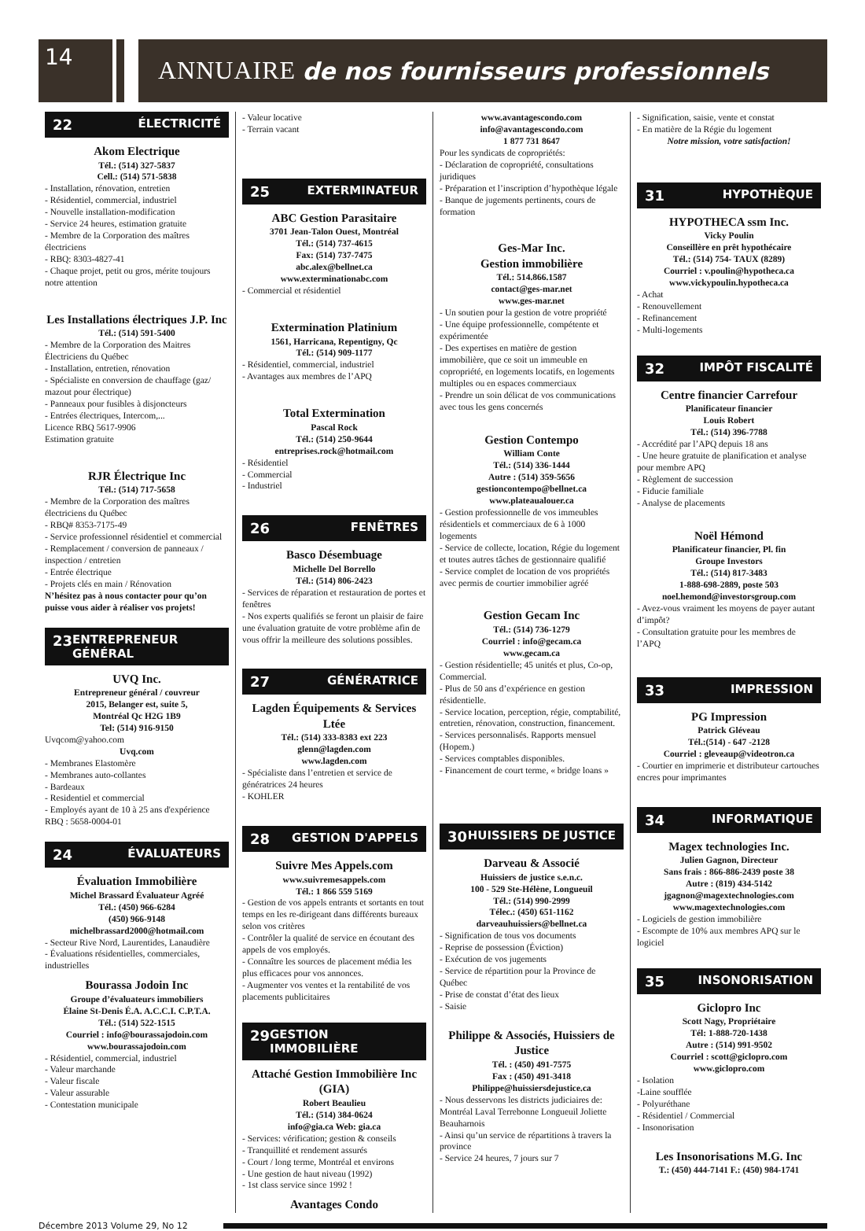14
ANNUAIRE de nos fournisseurs professionnels
22 ÉLECTRICITÉ
Akom Electrique
Tél.: (514) 327-5837
Cell.: (514) 571-5838
- Installation, rénovation, entretien
- Résidentiel, commercial, industriel
- Nouvelle installation-modification
- Service 24 heures, estimation gratuite
- Membre de la Corporation des maîtres électriciens
- RBQ: 8303-4827-41
- Chaque projet, petit ou gros, mérite toujours notre attention
Les Installations électriques J.P. Inc
Tél.: (514) 591-5400
- Membre de la Corporation des Maitres Électriciens du Québec
- Installation, entretien, rénovation
- Spécialiste en conversion de chauffage (gaz/ mazout pour électrique)
- Panneaux pour fusibles à disjoncteurs
- Entrées électriques, Intercom,...
Licence RBQ 5617-9906
Estimation gratuite
RJR Électrique Inc
Tél.: (514) 717-5658
- Membre de la Corporation des maîtres électriciens du Québec
- RBQ# 8353-7175-49
- Service professionnel résidentiel et commercial
- Remplacement / conversion de panneaux / inspection / entretien
- Entrée électrique
- Projets clés en main / Rénovation
N’hésitez pas à nous contacter pour qu’on puisse vous aider à réaliser vos projets!
23 ENTREPRENEUR GÉNÉRAL
UVQ Inc.
Entrepreneur général / couvreur
2015, Belanger est, suite 5,
Montréal Qc H2G 1B9
Tel: (514) 916-9150
Uvqcom@yahoo.com
Uvq.com
- Membranes Elastomère
- Membranes auto-collantes
- Bardeaux
- Residentiel et commercial
- Employés ayant de 10 à 25 ans d'expérience
RBQ : 5658-0004-01
24 ÉVALUATEURS
Évaluation Immobilière
Michel Brassard Évaluateur Agréé
Tél.: (450) 966-6284
(450) 966-9148
michelbrassard2000@hotmail.com
- Secteur Rive Nord, Laurentides, Lanaudière
- Évaluations résidentielles, commerciales, industrielles
Bourassa Jodoin Inc
Groupe d’évaluateurs immobiliers
Élaine St-Denis É.A. A.C.C.I. C.P.T.A.
Tél.: (514) 522-1515
Courriel : info@bourassajodoin.com
www.bourassajodoin.com
- Résidentiel, commercial, industriel
- Valeur marchande
- Valeur fiscale
- Valeur assurable
- Contestation municipale
- Valeur locative
- Terrain vacant
25 EXTERMINATEUR
ABC Gestion Parasitaire
3701 Jean-Talon Ouest, Montréal
Tél.: (514) 737-4615
Fax: (514) 737-7475
abc.alex@bellnet.ca
www.exterminationabc.com
- Commercial et résidentiel
Extermination Platinium
1561, Harricana, Repentigny, Qc
Tél.: (514) 909-1177
- Résidentiel, commercial, industriel
- Avantages aux membres de l’APQ
Total Extermination
Pascal Rock
Tél.: (514) 250-9644
entreprises.rock@hotmail.com
- Résidentiel
- Commercial
- Industriel
26 FENÊTRES
Basco Désembuage
Michelle Del Borrello
Tél.: (514) 806-2423
- Services de réparation et restauration de portes et fenêtres
- Nos experts qualifiés se feront un plaisir de faire une évaluation gratuite de votre problème afin de vous offrir la meilleure des solutions possibles.
27 GÉNÉRATRICE
Lagden Équipements & Services Ltée
Tél.: (514) 333-8383 ext 223
glenn@lagden.com
www.lagden.com
- Spécialiste dans l’entretien et service de génératrices 24 heures
- KOHLER
28 GESTION D'APPELS
Suivre Mes Appels.com
www.suivremesappels.com
Tél.: 1 866 559 5169
- Gestion de vos appels entrants et sortants en tout temps en les re-dirigeant dans différents bureaux selon vos critères
- Contrôler la qualité de service en écoutant des appels de vos employés.
- Connaître les sources de placement média les plus efficaces pour vos annonces.
- Augmenter vos ventes et la rentabilité de vos placements publicitaires
29 GESTION IMMOBILIÈRE
Attaché Gestion Immobilière Inc (GIA)
Robert Beaulieu
Tél.: (514) 384-0624
info@gia.ca Web: gia.ca
- Services: vérification; gestion & conseils
- Tranquillité et rendement assurés
- Court / long terme, Montréal et environs
- Une gestion de haut niveau (1992)
- 1st class service since 1992 !
Avantages Condo
www.avantagescondo.com
info@avantagescondo.com
1 877 731 8647
Pour les syndicats de copropriétés:
- Déclaration de copropriété, consultations juridiques
- Préparation et l’inscription d’hypothèque légale
- Banque de jugements pertinents, cours de formation
Ges-Mar Inc.
Gestion immobilière
Tél.: 514.866.1587
contact@ges-mar.net
www.ges-mar.net
- Un soutien pour la gestion de votre propriété
- Une équipe professionnelle, compétente et expérimentée
- Des expertises en matière de gestion immobilière, que ce soit un immeuble en copropriété, en logements locatifs, en logements multiples ou en espaces commerciaux
- Prendre un soin délicat de vos communications avec tous les gens concernés
Gestion Contempo
William Conte
Tél.: (514) 336-1444
Autre : (514) 359-5656
gestioncontempo@bellnet.ca
www.plateaualouer.ca
- Gestion professionnelle de vos immeubles résidentiels et commerciaux de 6 à 1000 logements
- Service de collecte, location, Régie du logement et toutes autres tâches de gestionnaire qualifié
- Service complet de location de vos propriétés avec permis de courtier immobilier agréé
Gestion Gecam Inc
Tél.: (514) 736-1279
Courriel : info@gecam.ca
www.gecam.ca
- Gestion résidentielle; 45 unités et plus, Co-op, Commercial.
- Plus de 50 ans d’expérience en gestion résidentielle.
- Service location, perception, régie, comptabilité, entretien, rénovation, construction, financement.
- Services personnalisés. Rapports mensuel (Hopem.)
- Services comptables disponibles.
- Financement de court terme, « bridge loans »
30 HUISSIERS DE JUSTICE
Darveau & Associé
Huissiers de justice s.e.n.c.
100 - 529 Ste-Hélène, Longueuil
Tél.: (514) 990-2999
Télec.: (450) 651-1162
darveauhuissiers@bellnet.ca
- Signification de tous vos documents
- Reprise de possession (Éviction)
- Exécution de vos jugements
- Service de répartition pour la Province de Québec
- Prise de constat d’état des lieux
- Saisie
Philippe & Associés, Huissiers de Justice
Tél. : (450) 491-7575
Fax : (450) 491-3418
Philippe@huissiersdejustice.ca
- Nous desservons les districts judiciaires de: Montréal Laval Terrebonne Longueuil Joliette Beauharnois
- Ainsi qu’un service de répartitions à travers la province
- Service 24 heures, 7 jours sur 7
- Signification, saisie, vente et constat
- En matière de la Régie du logement
Notre mission, votre satisfaction!
31 HYPOTHÈQUE
HYPOTHECA ssm Inc.
Vicky Poulin
Conseillère en prêt hypothécaire
Tél.: (514) 754- TAUX (8289)
Courriel : v.poulin@hypotheca.ca
www.vickypoulin.hypotheca.ca
- Achat
- Renouvellement
- Refinancement
- Multi-logements
32 IMPÔT FISCALITÉ
Centre financier Carrefour
Planificateur financier
Louis Robert
Tél.: (514) 396-7788
- Accrédité par l’APQ depuis 18 ans
- Une heure gratuite de planification et analyse pour membre APQ
- Règlement de succession
- Fiducie familiale
- Analyse de placements
Noël Hémond
Planificateur financier, Pl. fin
Groupe Investors
Tél.: (514) 817-3483
1-888-698-2889, poste 503
noel.hemond@investorsgroup.com
- Avez-vous vraiment les moyens de payer autant d’impôt?
- Consultation gratuite pour les membres de l’APQ
33 IMPRESSION
PG Impression
Patrick Gléveau
Tél.:(514) - 647 -2128
Courriel : gleveaup@videotron.ca
- Courtier en imprimerie et distributeur cartouches encres pour imprimantes
34 INFORMATIQUE
Magex technologies Inc.
Julien Gagnon, Directeur
Sans frais : 866-886-2439 poste 38
Autre : (819) 434-5142
jgagnon@magextechnologies.com
www.magextechnologies.com
- Logiciels de gestion immobilière
- Escompte de 10% aux membres APQ sur le logiciel
35 INSONORISATION
Giclopro Inc
Scott Nagy, Propriétaire
Tél: 1-888-720-1438
Autre : (514) 991-9502
Courriel : scott@giclopro.com
www.giclopro.com
- Isolation
-Laine soufflée
- Polyuréthane
- Résidentiel / Commercial
- Insonorisation
Les Insonorisations M.G. Inc
T.: (450) 444-7141 F.: (450) 984-1741
Décembre 2013 Volume 29, No 12